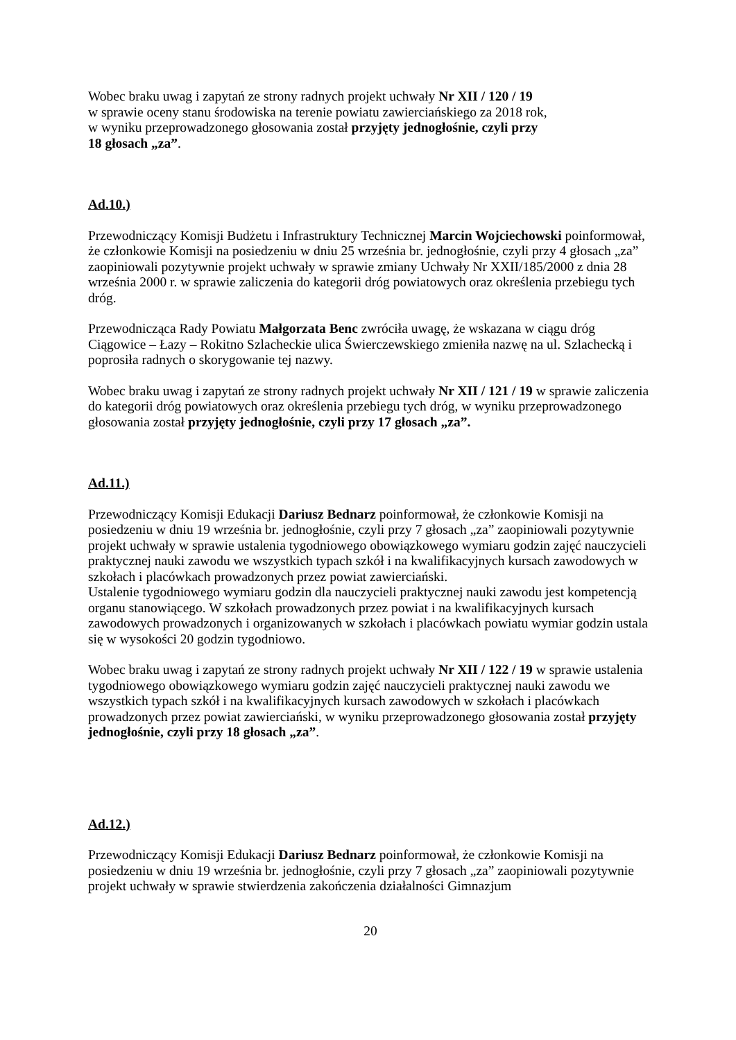Wobec braku uwag i zapytań ze strony radnych projekt uchwały Nr XII / 120 / 19
w sprawie oceny stanu środowiska na terenie powiatu zawierciańskiego za 2018 rok,
w wyniku przeprowadzonego głosowania został przyjęty jednogłośnie, czyli przy
18 głosach „za”.
Ad.10.)
Przewodniczący Komisji Budżetu i Infrastruktury Technicznej Marcin Wojciechowski poinformował, że członkowie Komisji na posiedzeniu w dniu 25 września br. jednogłośnie, czyli przy 4 głosach „za” zaopiniowali pozytywnie projekt uchwały w sprawie zmiany Uchwały Nr XXII/185/2000 z dnia 28 września 2000 r. w sprawie zaliczenia do kategorii dróg powiatowych oraz określenia przebiegu tych dróg.
Przewodnicząca Rady Powiatu Małgorzata Benc zwróciła uwagę, że wskazana w ciągu dróg Ciągowice – Łazy – Rokitno Szlacheckie ulica Świerczewskiego zmieniła nazwę na ul. Szlachecką i poprosiła radnych o skorygowanie tej nazwy.
Wobec braku uwag i zapytań ze strony radnych projekt uchwały Nr XII / 121 / 19 w sprawie zaliczenia do kategorii dróg powiatowych oraz określenia przebiegu tych dróg, w wyniku przeprowadzonego głosowania został przyjęty jednogłośnie, czyli przy 17 głosach „za”.
Ad.11.)
Przewodniczący Komisji Edukacji Dariusz Bednarz poinformował, że członkowie Komisji na posiedzeniu w dniu 19 września br. jednogłośnie, czyli przy 7 głosach „za” zaopiniowali pozytywnie projekt uchwały w sprawie ustalenia tygodniowego obowiązkowego wymiaru godzin zajęć nauczycieli praktycznej nauki zawodu we wszystkich typach szkół i na kwalifikacyjnych kursach zawodowych w szkołach i placówkach prowadzonych przez powiat zawierciański.
Ustalenie tygodniowego wymiaru godzin dla nauczycieli praktycznej nauki zawodu jest kompetencją organu stanowiącego. W szkołach prowadzonych przez powiat i na kwalifikacyjnych kursach zawodowych prowadzonych i organizowanych w szkołach i placówkach powiatu wymiar godzin ustala się w wysokości 20 godzin tygodniowo.
Wobec braku uwag i zapytań ze strony radnych projekt uchwały Nr XII / 122 / 19 w sprawie ustalenia tygodniowego obowiązkowego wymiaru godzin zajęć nauczycieli praktycznej nauki zawodu we wszystkich typach szkół i na kwalifikacyjnych kursach zawodowych w szkołach i placówkach prowadzonych przez powiat zawierciański, w wyniku przeprowadzonego głosowania został przyjęty jednogłośnie, czyli przy 18 głosach „za”.
Ad.12.)
Przewodniczący Komisji Edukacji Dariusz Bednarz poinformował, że członkowie Komisji na posiedzeniu w dniu 19 września br. jednogłośnie, czyli przy 7 głosach „za” zaopiniowali pozytywnie projekt uchwały w sprawie stwierdzenia zakończenia działalności Gimnazjum
20